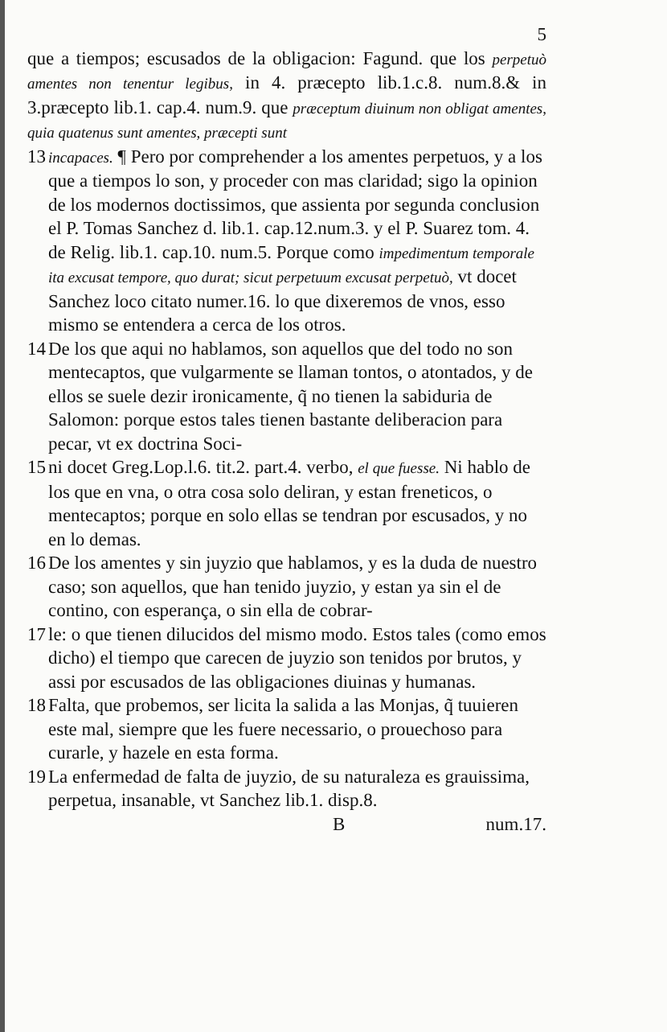5
que a tiempos; escusados de la obligacion: Fagund. que los perpetuò amentes non tenentur legibus, in 4. præcepto lib.1.c.8. num.8.& in 3.præcepto lib.1. cap.4. num.9. que præceptum diuinum non obligat amentes, quia quatenus sunt amentes, præcepti sunt
13 incapaces. ¶ Pero por comprehender a los amentes perpetuos, y a los que a tiempos lo son, y proceder con mas claridad; sigo la opinion de los modernos doctissimos, que assienta por segunda conclusion el P. Tomas Sanchez d. lib.1. cap.12.num.3. y el P. Suarez tom. 4. de Relig. lib.1. cap.10. num.5. Porque como impedimentum temporale ita excusat tempore, quo durat; sicut perpetuum excusat perpetuò, vt docet Sanchez loco citato numer.16. lo que dixeremos de vnos, esso mismo se entendera a cerca de los otros.
14 De los que aqui no hablamos, son aquellos que del todo no son mentecaptos, que vulgarmente se llaman tontos, o atontados, y de ellos se suele dezir ironicamente, q̃ no tienen la sabiduria de Salomon: porque estos tales tienen bastante deliberacion para pecar, vt ex doctrina Soci-
15 ni docet Greg.Lop.l.6. tit.2. part.4. verbo, el que fuesse. Ni hablo de los que en vna, o otra cosa solo deliran, y estan freneticos, o mentecaptos; porque en solo ellas se tendran por escusados, y no en lo demas.
16 De los amentes y sin juyzio que hablamos, y es la duda de nuestro caso; son aquellos, que han tenido juyzio, y estan ya sin el de contino, con esperança, o sin ella de cobrar-
17 le: o que tienen dilucidos del mismo modo. Estos tales (como emos dicho) el tiempo que carecen de juyzio son tenidos por brutos, y assi por escusados de las obligaciones diuinas y humanas.
18 Falta, que probemos, ser licita la salida a las Monjas, q̃ tuuieren este mal, siempre que les fuere necessario, o prouechoso para curarle, y hazele en esta forma.
19 La enfermedad de falta de juyzio, de su naturaleza es grauissima, perpetua, insanable, vt Sanchez lib.1. disp.8.
B num.17.